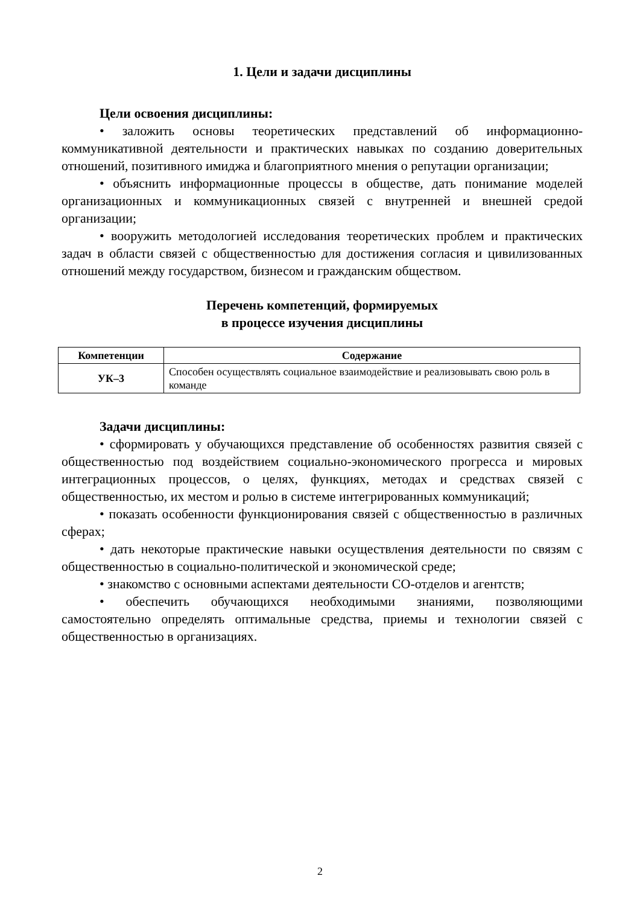1. Цели и задачи дисциплины
Цели освоения дисциплины:
• заложить основы теоретических представлений об информационно-коммуникативной деятельности и практических навыках по созданию доверительных отношений, позитивного имиджа и благоприятного мнения о репутации организации;
• объяснить информационные процессы в обществе, дать понимание моделей организационных и коммуникационных связей с внутренней и внешней средой организации;
• вооружить методологией исследования теоретических проблем и практических задач в области связей с общественностью для достижения согласия и цивилизованных отношений между государством, бизнесом и гражданским обществом.
Перечень компетенций, формируемых
в процессе изучения дисциплины
| Компетенции | Содержание |
| --- | --- |
| УК–3 | Способен осуществлять социальное взаимодействие и реализовывать свою роль в команде |
Задачи дисциплины:
• сформировать у обучающихся представление об особенностях развития связей с общественностью под воздействием социально-экономического прогресса и мировых интеграционных процессов, о целях, функциях, методах и средствах связей с общественностью, их местом и ролью в системе интегрированных коммуникаций;
• показать особенности функционирования связей с общественностью в различных сферах;
• дать некоторые практические навыки осуществления деятельности по связям с общественностью в социально-политической и экономической среде;
• знакомство с основными аспектами деятельности СО-отделов и агентств;
• обеспечить обучающихся необходимыми знаниями, позволяющими самостоятельно определять оптимальные средства, приемы и технологии связей с общественностью в организациях.
2